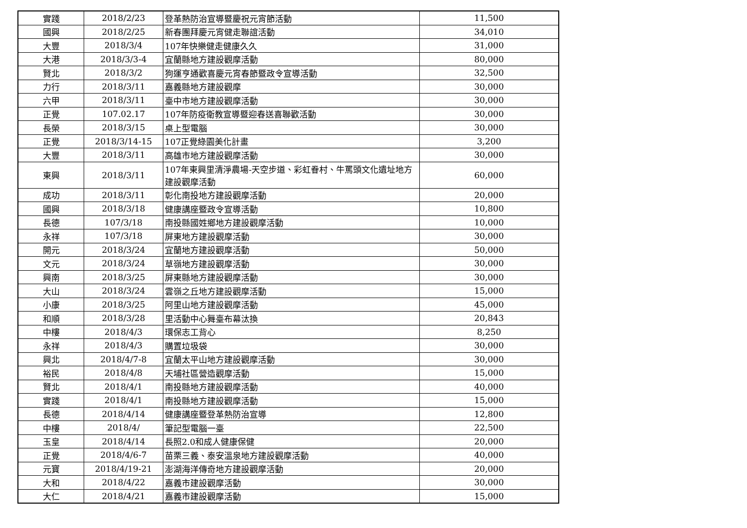| 實踐 | 2018/2/23 | 登革熱防治宣導暨慶祝元宵節活動 | 11,500 |
| 國興 | 2018/2/25 | 新春團拜慶元宵健走聯誼活動 | 34,010 |
| 大豐 | 2018/3/4 | 107年快樂健走健康久久 | 31,000 |
| 大港 | 2018/3/3-4 | 宜蘭縣地方建設觀摩活動 | 80,000 |
| 賢北 | 2018/3/2 | 狗運亨通歡喜慶元宵春節暨政令宣導活動 | 32,500 |
| 力行 | 2018/3/11 | 嘉義縣地方建設觀摩 | 30,000 |
| 六甲 | 2018/3/11 | 臺中市地方建設觀摩活動 | 30,000 |
| 正覺 | 107.02.17 | 107年防疫衛教宣導暨迎春送喜聯歡活動 | 30,000 |
| 長榮 | 2018/3/15 | 桌上型電腦 | 30,000 |
| 正覺 | 2018/3/14-15 | 107正覺綠園美化計畫 | 3,200 |
| 大豐 | 2018/3/11 | 高雄市地方建設觀摩活動 | 30,000 |
| 東興 | 2018/3/11 | 107年東興里清淨農場-天空步道、彩虹眷村、牛罵頭文化遺址地方建設觀摩活動 | 60,000 |
| 成功 | 2018/3/11 | 彰化南投地方建設觀摩活動 | 20,000 |
| 國興 | 2018/3/18 | 健康講座暨政令宣導活動 | 10,800 |
| 長德 | 107/3/18 | 南投縣國姓鄉地方建設觀摩活動 | 10,000 |
| 永祥 | 107/3/18 | 屏東地方建設觀摩活動 | 30,000 |
| 開元 | 2018/3/24 | 宜蘭地方建設觀摩活動 | 50,000 |
| 文元 | 2018/3/24 | 草嶺地方建設觀摩活動 | 30,000 |
| 興南 | 2018/3/25 | 屏東縣地方建設觀摩活動 | 30,000 |
| 大山 | 2018/3/24 | 雲嶺之丘地方建設觀摩活動 | 15,000 |
| 小康 | 2018/3/25 | 阿里山地方建設觀摩活動 | 45,000 |
| 和順 | 2018/3/28 | 里活動中心舞臺布幕汰換 | 20,843 |
| 中樓 | 2018/4/3 | 環保志工背心 | 8,250 |
| 永祥 | 2018/4/3 | 購置垃圾袋 | 30,000 |
| 興北 | 2018/4/7-8 | 宜蘭太平山地方建設觀摩活動 | 30,000 |
| 裕民 | 2018/4/8 | 天埔社區營造觀摩活動 | 15,000 |
| 賢北 | 2018/4/1 | 南投縣地方建設觀摩活動 | 40,000 |
| 實踐 | 2018/4/1 | 南投縣地方建設觀摩活動 | 15,000 |
| 長德 | 2018/4/14 | 健康講座暨登革熱防治宣導 | 12,800 |
| 中樓 | 2018/4/ | 筆記型電腦一臺 | 22,500 |
| 玉皇 | 2018/4/14 | 長照2.0和成人健康保健 | 20,000 |
| 正覺 | 2018/4/6-7 | 苗栗三義、泰安溫泉地方建設觀摩活動 | 40,000 |
| 元寶 | 2018/4/19-21 | 澎湖海洋傳奇地方建設觀摩活動 | 20,000 |
| 大和 | 2018/4/22 | 嘉義市建設觀摩活動 | 30,000 |
| 大仁 | 2018/4/21 | 嘉義市建設觀摩活動 | 15,000 |